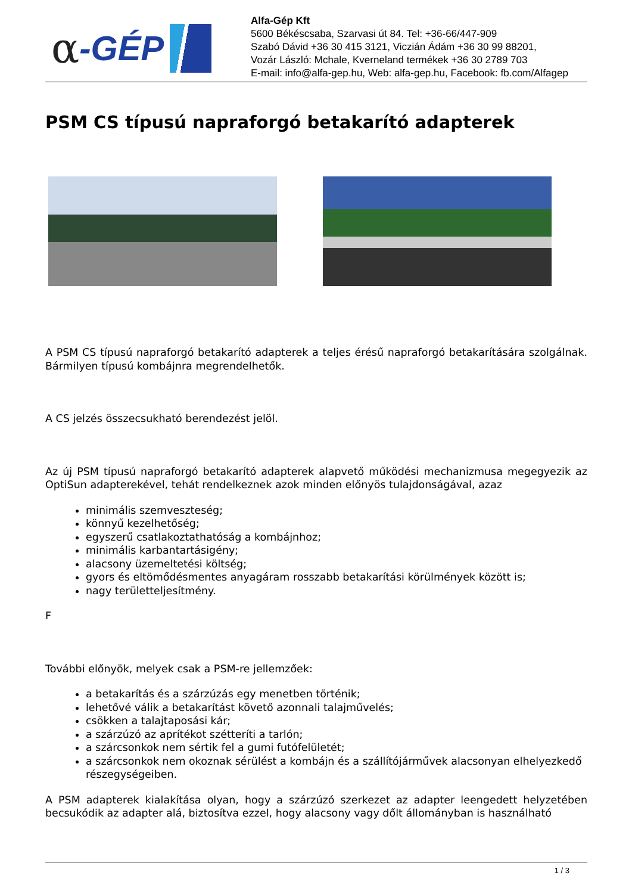α -GÉP
Alfa-Gép Kft
5600 Békéscsaba, Szarvasi út 84. Tel: +36-66/447-909
Szabó Dávid +36 30 415 3121, Viczián Ádám +36 30 99 88201,
Vozár László: Mchale, Kverneland termékek +36 30 2789 703
E-mail: info@alfa-gep.hu, Web: alfa-gep.hu, Facebook: fb.com/Alfagep
PSM CS típusú napraforgó betakarító adapterek
A PSM CS típusú napraforgó betakarító adapterek a teljes érésű napraforgó betakarítására szolgálnak. Bármilyen típusú kombájnra megrendelhetők.
A CS jelzés összecsukható berendezést jelöl.
Az új PSM típusú napraforgó betakarító adapterek alapvető működési mechanizmusa megegyezik az OptiSun adapterekével, tehát rendelkeznek azok minden előnyös tulajdonságával, azaz
minimális szemveszteség;
könnyű kezelhetőség;
egyszerű csatlakoztathatóság a kombájnhoz;
minimális karbantartásigény;
alacsony üzemeltetési költség;
gyors és eltömődésmentes anyagáram rosszabb betakarítási körülmények között is;
nagy területteljesítmény.
F
További előnyök, melyek csak a PSM-re jellemzőek:
a betakarítás és a szárzúzás egy menetben történik;
lehetővé válik a betakarítást követő azonnali talajművelés;
csökken a talajtaposási kár;
a szárzúzó az aprítékot szétteríti a tarlón;
a szárcsonkok nem sértik fel a gumi futófelületét;
a szárcsonkok nem okoznak sérülést a kombájn és a szállítójárművek alacsonyan elhelyezkedő részegységeiben.
A PSM adapterek kialakítása olyan, hogy a szárzúzó szerkezet az adapter leengedett helyzetében becsukódik az adapter alá, biztosítva ezzel, hogy alacsony vagy dőlt állományban is használható
1 / 3